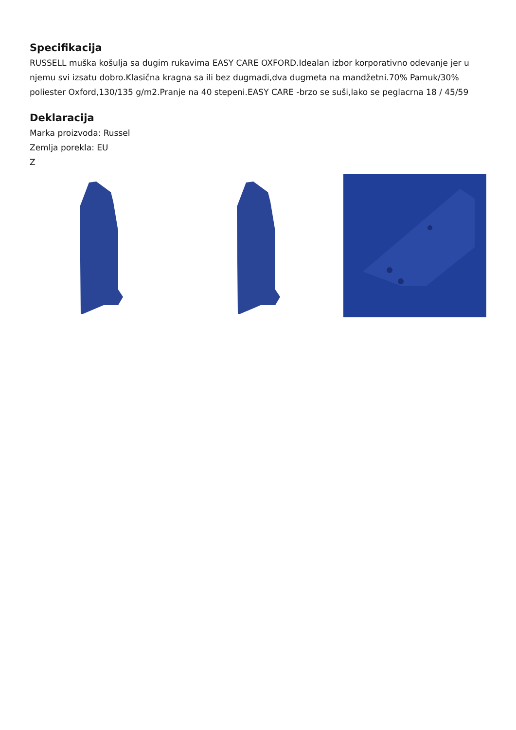Specifikacija
RUSSELL muška košulja sa dugim rukavima EASY CARE OXFORD.Idealan izbor korporativno odevanje jer u njemu svi izsatu dobro.Klasična kragna sa ili bez dugmadi,dva dugmeta na mandžetni.70% Pamuk/30% poliester Oxford,130/135 g/m2.Pranje na 40 stepeni.EASY CARE -brzo se suši,lako se peglacrna 18 / 45/59
Deklaracija
Marka proizvoda: Russel
Zemlja porekla: EU
Z